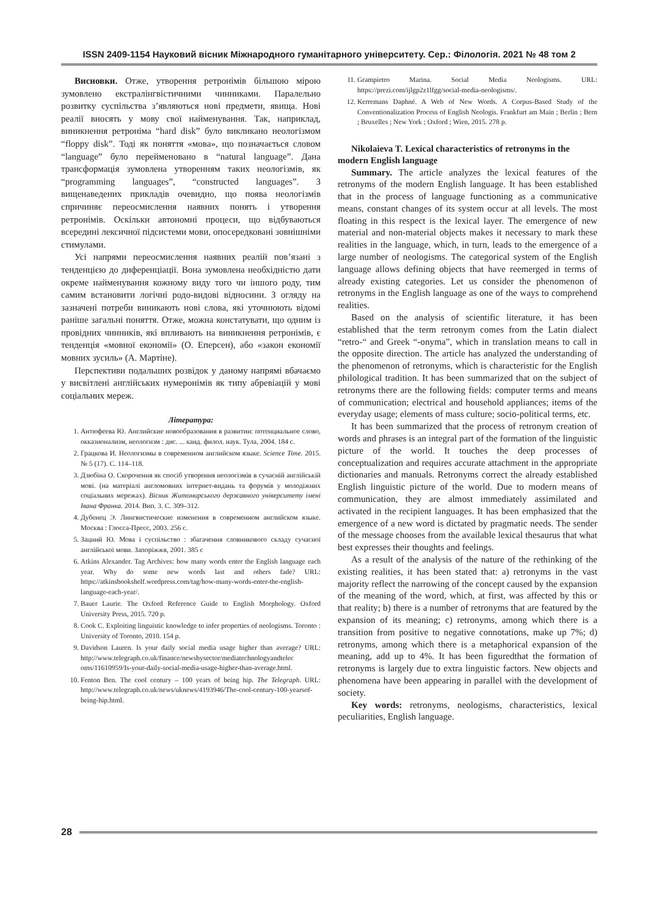ISSN 2409-1154 Науковий вісник Міжнародного гуманітарного університету. Сер.: Філологія. 2021 № 48 том 2
Висновки. Отже, утворення ретронімів більшою мірою зумовлено екстралінгвістичними чинниками. Паралельно розвитку суспільства з’являються нові предмети, явища. Нові реалії вносять у мову свої найменування. Так, наприклад, виникнення ретроніма “hard disk” було викликано неологізмом “floppy disk”. Тоді як поняття «мова», що позначається словом “language” було перейменовано в “natural language”. Дана трансформація зумовлена утворенням таких неологізмів, як “programming languages”, “constructed languages”. З вищенаведених прикладів очевидно, що поява неологізмів спричиняє переосмислення наявних понять і утворення ретронімів. Оскільки автономні процеси, що відбуваються всередині лексичної підсистеми мови, опосередковані зовнішніми стимулами.
Усі напрями переосмислення наявних реалій пов’язані з тенденцією до диференціації. Вона зумовлена необхідністю дати окреме найменування кожному виду того чи іншого роду, тим самим встановити логічні родо-видові відносини. З огляду на зазначені потреби виникають нові слова, які уточнюють відомі раніше загальні поняття. Отже, можна констатувати, що одним із провідних чинників, які впливають на виникнення ретронімів, є тенденція «мовної економії» (О. Еперсен), або «закон економії мовних зусиль» (А. Мартіне).
Перспективи подальших розвідок у даному напрямі вбачаємо у висвітлені англійських нумеронімів як типу абревіацій у мові соціальних мереж.
Література:
1. Антюфеева Ю. Английские новообразования в развитии: потенциальное слово, окказионализм, неологизм : дис. ... канд. филол. наук. Тула, 2004. 184 с.
2. Грацкова И. Неологизмы в современном английском языке. Science Time. 2015. № 5 (17). С. 114–118.
3. Дзюбіна О. Скорочення як спосіб утворення неологізмів в сучасній англійській мові. (на матеріалі англомовних інтернет-видань та форумів у молодіжних соціальних мережах). Вісник Житомирського державного університету імені Івана Франка. 2014. Вип. 3. С. 309–312.
4. Дубенец Э. Лингвистические изменения в современном английском языке. Москва : Глосса-Пресс, 2003. 256 с.
5. Зацний Ю. Мова і суспільство : збагачення словникового складу сучасної англійської мови. Запоріжжя, 2001. 385 с
6. Atkins Alexander. Tag Archives: how many words enter the English language each year. Why do some new words last and others fade? URL: https://atkinsbookshelf.wordpress.com/tag/how-many-words-enter-the-english-language-each-year/.
7. Bauer Laurie. The Oxford Reference Guide to English Morphology. Oxford University Press, 2015. 720 p.
8. Cook C. Exploiting linguistic knowledge to infer properties of neologisms. Toronto : University of Toronto, 2010. 154 p.
9. Davidson Lauren. Is your daily social media usage higher than average? URL: http://www.telegraph.co.uk/finance/newsbysector/mediatechnologyandtelec oms/11610959/Is-your-daily-social-media-usage-higher-than-average.html.
10. Fenton Ben. The cool century – 100 years of being hip. The Telegraph. URL: http://www.telegraph.co.uk/news/uknews/4193946/The-cool-century-100-yearsof-being-hip.html.
11. Grampietro Marina. Social Media Neologisms. URL: https://prezi.com/ijlgp2z1lfgg/social-media-neologisms/.
12. Kerremans Daphné. A Web of New Words. A Corpus-Based Study of the Conventionalization Process of English Neologis. Frankfurt am Main ; Berlin ; Bern ; Bruxelles ; New York ; Oxford ; Wien, 2015. 278 p.
Nikolaieva T. Lexical characteristics of retronyms in the modern English language
Summary. The article analyzes the lexical features of the retronyms of the modern English language. It has been established that in the process of language functioning as a communicative means, constant changes of its system occur at all levels. The most floating in this respect is the lexical layer. The emergence of new material and non-material objects makes it necessary to mark these realities in the language, which, in turn, leads to the emergence of a large number of neologisms. The categorical system of the English language allows defining objects that have reemerged in terms of already existing categories. Let us consider the phenomenon of retronyms in the English language as one of the ways to comprehend realities.
Based on the analysis of scientific literature, it has been established that the term retronym comes from the Latin dialect “retro-“ and Greek “-onyma”, which in translation means to call in the opposite direction. The article has analyzed the understanding of the phenomenon of retronyms, which is characteristic for the English philological tradition. It has been summarized that on the subject of retronyms there are the following fields: computer terms and means of communication; electrical and household appliances; items of the everyday usage; elements of mass culture; socio-political terms, etc.
It has been summarized that the process of retronym creation of words and phrases is an integral part of the formation of the linguistic picture of the world. It touches the deep processes of conceptualization and requires accurate attachment in the appropriate dictionaries and manuals. Retronyms correct the already established English linguistic picture of the world. Due to modern means of communication, they are almost immediately assimilated and activated in the recipient languages. It has been emphasized that the emergence of a new word is dictated by pragmatic needs. The sender of the message chooses from the available lexical thesaurus that what best expresses their thoughts and feelings.
As a result of the analysis of the nature of the rethinking of the existing realities, it has been stated that: a) retronyms in the vast majority reflect the narrowing of the concept caused by the expansion of the meaning of the word, which, at first, was affected by this or that reality; b) there is a number of retronyms that are featured by the expansion of its meaning; c) retronyms, among which there is a transition from positive to negative connotations, make up 7%; d) retronyms, among which there is a metaphorical expansion of the meaning, add up to 4%. It has been figuredthat the formation of retronyms is largely due to extra linguistic factors. New objects and phenomena have been appearing in parallel with the development of society.
Key words: retronyms, neologisms, characteristics, lexical peculiarities, English language.
28